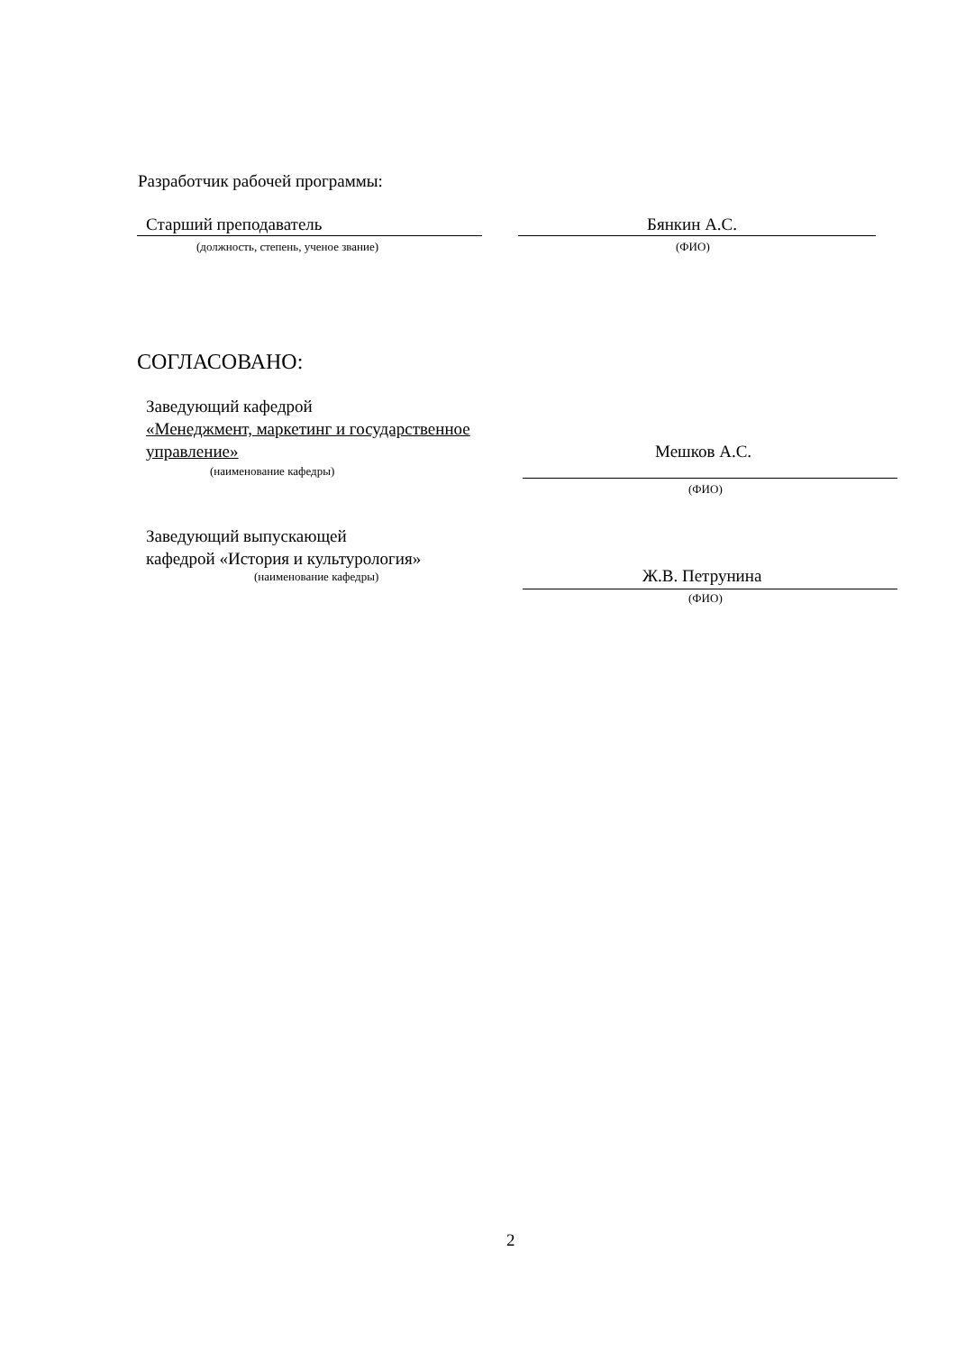Разработчик рабочей программы:
Старший преподаватель Бянкин А.С.
(должность, степень, ученое звание)
(ФИО)
СОГЛАСОВАНО:
Заведующий кафедрой
«Менеджмент, маркетинг и государственное
управление»
Мешков А.С.
(наименование кафедры)
(ФИО)
Заведующий выпускающей
кафедрой «История и культурология»
(наименование кафедры) Ж.В. Петрунина
(ФИО)
2